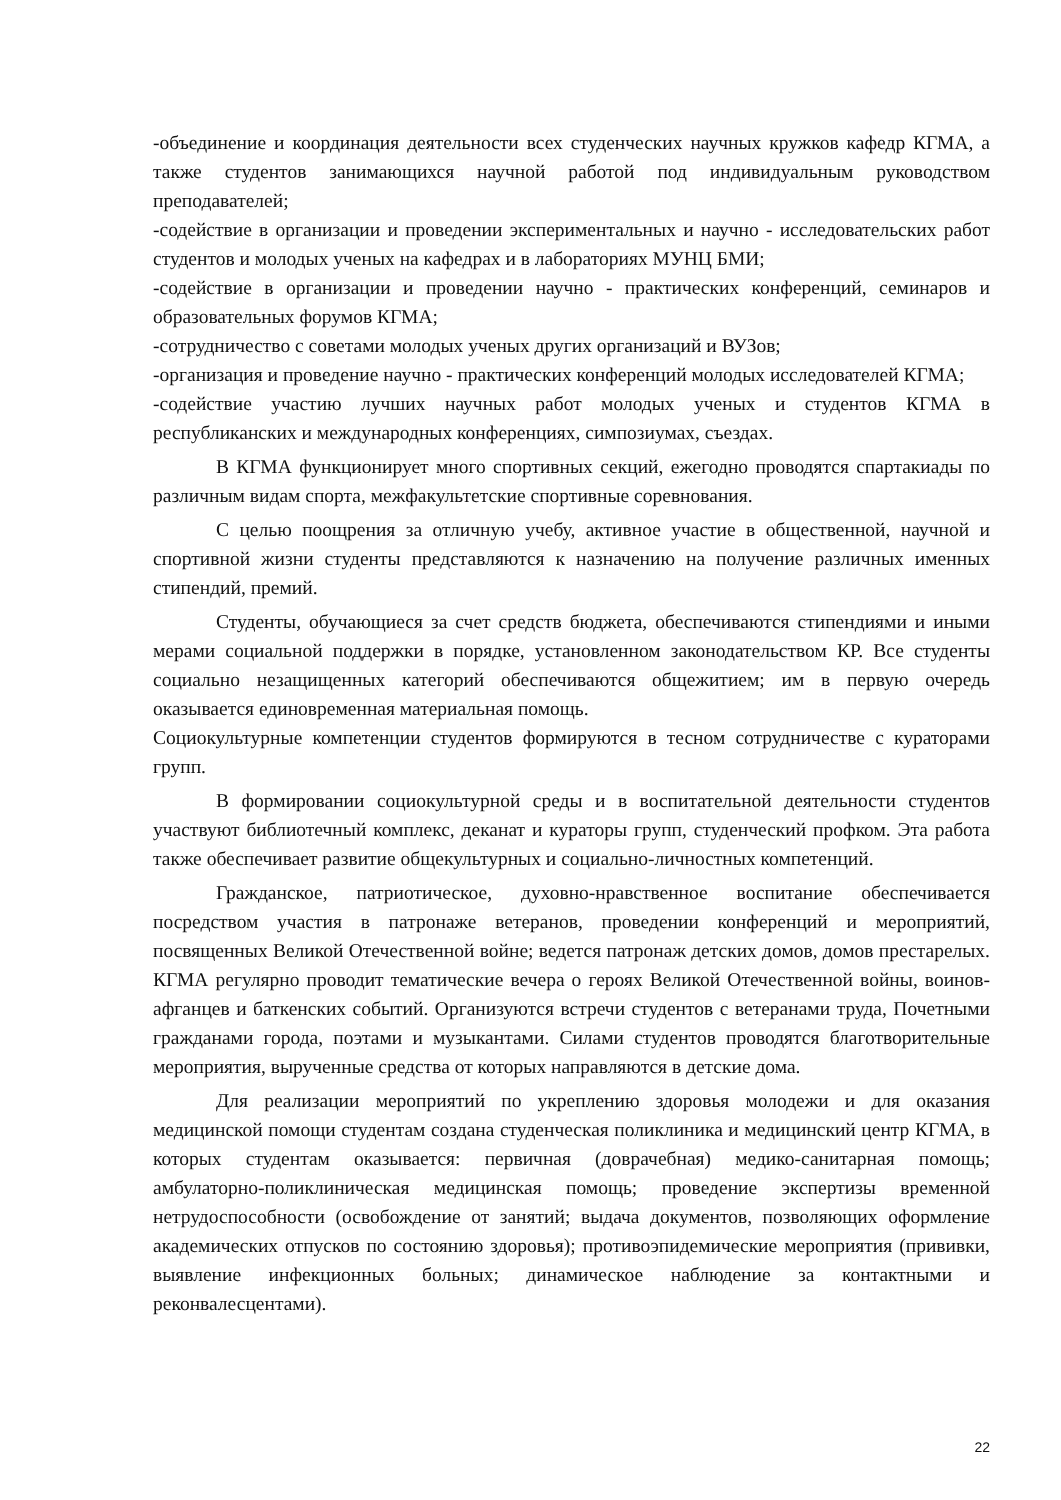-объединение и координация деятельности всех студенческих научных кружков кафедр КГМА, а также студентов занимающихся научной работой под индивидуальным руководством преподавателей;
-содействие в организации и проведении экспериментальных и научно - исследовательских работ студентов и молодых ученых на кафедрах и в лабораториях МУНЦ БМИ;
-содействие в организации и проведении научно - практических конференций, семинаров и образовательных форумов КГМА;
-сотрудничество с советами молодых ученых других организаций и ВУЗов;
-организация и проведение научно - практических конференций молодых исследователей КГМА;
-содействие участию лучших научных работ молодых ученых и студентов КГМА в республиканских и международных конференциях, симпозиумах, съездах.
В КГМА функционирует много спортивных секций, ежегодно проводятся спартакиады по различным видам спорта, межфакультетские спортивные соревнования.
С целью поощрения за отличную учебу, активное участие в общественной, научной и спортивной жизни студенты представляются к назначению на получение различных именных стипендий, премий.
Студенты, обучающиеся за счет средств бюджета, обеспечиваются стипендиями и иными мерами социальной поддержки в порядке, установленном законодательством КР. Все студенты социально незащищенных категорий обеспечиваются общежитием; им в первую очередь оказывается единовременная материальная помощь.
Социокультурные компетенции студентов формируются в тесном сотрудничестве с кураторами групп.
В формировании социокультурной среды и в воспитательной деятельности студентов участвуют библиотечный комплекс, деканат и кураторы групп, студенческий профком. Эта работа также обеспечивает развитие общекультурных и социально-личностных компетенций.
Гражданское, патриотическое, духовно-нравственное воспитание обеспечивается посредством участия в патронаже ветеранов, проведении конференций и мероприятий, посвященных Великой Отечественной войне; ведется патронаж детских домов, домов престарелых. КГМА регулярно проводит тематические вечера о героях Великой Отечественной войны, воинов-афганцев и баткенских событий. Организуются встречи студентов с ветеранами труда, Почетными гражданами города, поэтами и музыкантами. Силами студентов проводятся благотворительные мероприятия, вырученные средства от которых направляются в детские дома.
Для реализации мероприятий по укреплению здоровья молодежи и для оказания медицинской помощи студентам создана студенческая поликлиника и медицинский центр КГМА, в которых студентам оказывается: первичная (доврачебная) медико-санитарная помощь; амбулаторно-поликлиническая медицинская помощь; проведение экспертизы временной нетрудоспособности (освобождение от занятий; выдача документов, позволяющих оформление академических отпусков по состоянию здоровья); противоэпидемические мероприятия (прививки, выявление инфекционных больных; динамическое наблюдение за контактными и реконвалесцентами).
22